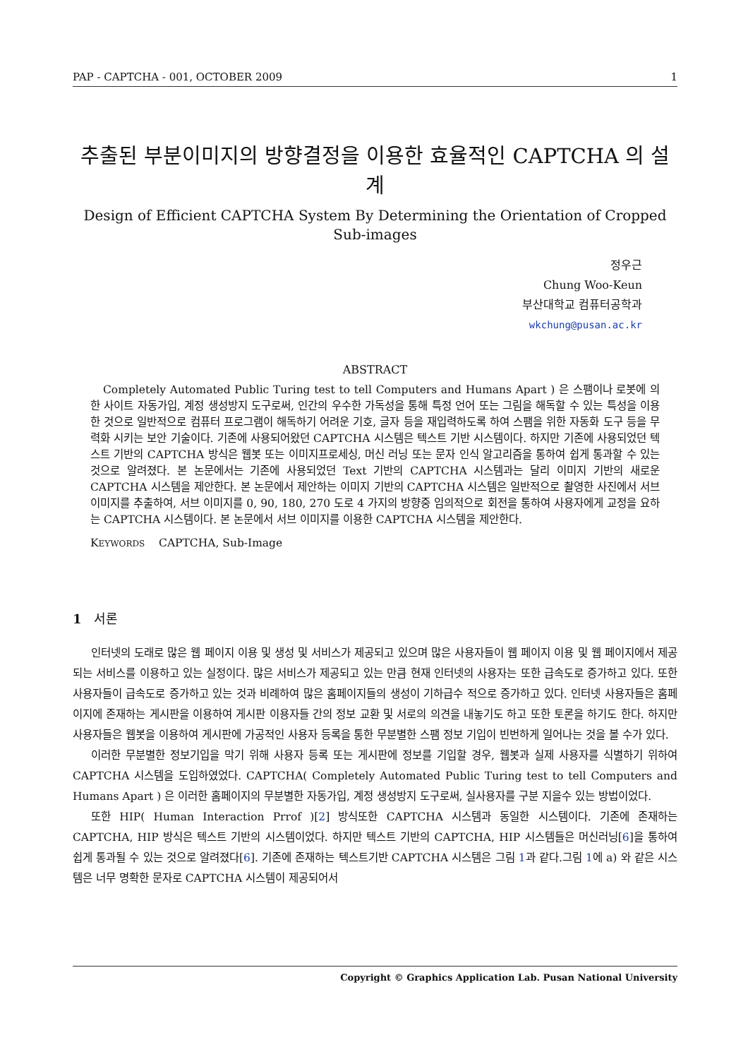PAP - CAPTCHA - 001, OCTOBER 2009 1
추출된 부분이미지의 방향결정을 이용한 효율적인 CAPTCHA 의 설계
Design of Efficient CAPTCHA System By Determining the Orientation of Cropped Sub-images
정우근
Chung Woo-Keun
부산대학교 컴퓨터공학과
wkchung@pusan.ac.kr
ABSTRACT
Completely Automated Public Turing test to tell Computers and Humans Apart ) 은 스팸이나 로봇에 의한 사이트 자동가입, 계정 생성방지 도구로써, 인간의 우수한 가독성을 통해 특정 언어 또는 그림을 해독할 수 있는 특성을 이용한 것으로 일반적으로 컴퓨터 프로그램이 해독하기 어려운 기호, 글자 등을 재입력하도록 하여 스팸을 위한 자동화 도구 등을 무력화 시키는 보안 기술이다. 기존에 사용되어왔던 CAPTCHA 시스템은 텍스트 기반 시스템이다. 하지만 기존에 사용되었던 텍스트 기반의 CAPTCHA 방식은 웹봇 또는 이미지프로세싱, 머신 러닝 또는 문자 인식 알고리즘을 통하여 쉽게 통과할 수 있는 것으로 알려졌다. 본 논문에서는 기존에 사용되었던 Text 기반의 CAPTCHA 시스템과는 달리 이미지 기반의 새로운 CAPTCHA 시스템을 제안한다. 본 논문에서 제안하는 이미지 기반의 CAPTCHA 시스템은 일반적으로 촬영한 사진에서 서브 이미지를 추출하여, 서브 이미지를 0, 90, 180, 270 도로 4 가지의 방향중 임의적으로 회전을 통하여 사용자에게 교정을 요하는 CAPTCHA 시스템이다. 본 논문에서 서브 이미지를 이용한 CAPTCHA 시스템을 제안한다.
KEYWORDS CAPTCHA, Sub-Image
1 서론
인터넷의 도래로 많은 웹 페이지 이용 및 생성 및 서비스가 제공되고 있으며 많은 사용자들이 웹 페이지 이용 및 웹 페이지에서 제공되는 서비스를 이용하고 있는 실정이다. 많은 서비스가 제공되고 있는 만큼 현재 인터넷의 사용자는 또한 급속도로 증가하고 있다. 또한 사용자들이 급속도로 증가하고 있는 것과 비례하여 많은 홈페이지들의 생성이 기하급수 적으로 증가하고 있다. 인터넷 사용자들은 홈페이지에 존재하는 게시판을 이용하여 게시판 이용자들 간의 정보 교환 및 서로의 의견을 내놓기도 하고 또한 토론을 하기도 한다. 하지만 사용자들은 웹봇을 이용하여 게시판에 가공적인 사용자 등록을 통한 무분별한 스팸 정보 기입이 빈번하게 일어나는 것을 볼 수가 있다.
이러한 무분별한 정보기입을 막기 위해 사용자 등록 또는 게시판에 정보를 기입할 경우, 웹봇과 실제 사용자를 식별하기 위하여 CAPTCHA 시스템을 도입하였었다. CAPTCHA( Completely Automated Public Turing test to tell Computers and Humans Apart ) 은 이러한 홈페이지의 무분별한 자동가입, 계정 생성방지 도구로써, 실사용자를 구분 지을수 있는 방법이었다.
또한 HIP( Human Interaction Prrof )[2] 방식또한 CAPTCHA 시스템과 동일한 시스템이다. 기존에 존재하는 CAPTCHA, HIP 방식은 텍스트 기반의 시스템이었다. 하지만 텍스트 기반의 CAPTCHA, HIP 시스템들은 머신러닝[6]을 통하여 쉽게 통과될 수 있는 것으로 알려졌다[6]. 기존에 존재하는 텍스트기반 CAPTCHA 시스템은 그림 1과 같다.그림 1에 a) 와 같은 시스템은 너무 명확한 문자로 CAPTCHA 시스템이 제공되어서
Copyright © Graphics Application Lab. Pusan National University